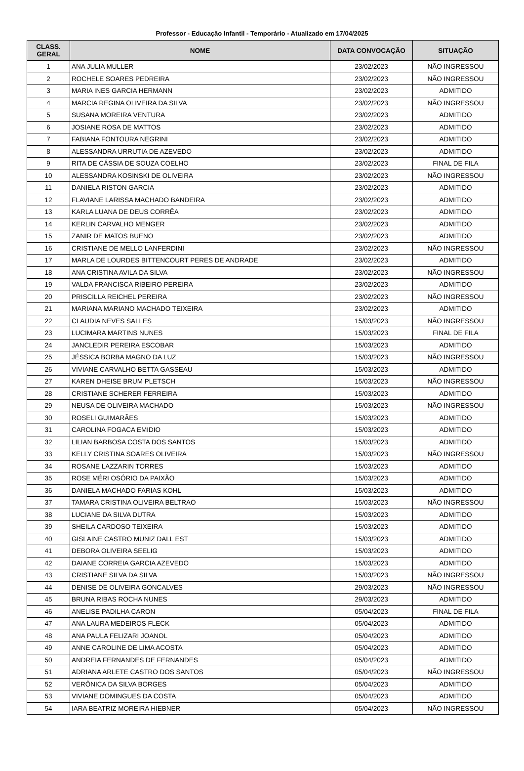Professor - Educação Infantil - Temporário - Atualizado em 17/04/2025
| CLASS. GERAL | NOME | DATA CONVOCAÇÃO | SITUAÇÃO |
| --- | --- | --- | --- |
| 1 | ANA JULIA MULLER | 23/02/2023 | NÃO INGRESSOU |
| 2 | ROCHELE SOARES PEDREIRA | 23/02/2023 | NÃO INGRESSOU |
| 3 | MARIA INES GARCIA HERMANN | 23/02/2023 | ADMITIDO |
| 4 | MARCIA REGINA OLIVEIRA DA SILVA | 23/02/2023 | NÃO INGRESSOU |
| 5 | SUSANA MOREIRA VENTURA | 23/02/2023 | ADMITIDO |
| 6 | JOSIANE ROSA DE MATTOS | 23/02/2023 | ADMITIDO |
| 7 | FABIANA FONTOURA NEGRINI | 23/02/2023 | ADMITIDO |
| 8 | ALESSANDRA URRUTIA DE AZEVEDO | 23/02/2023 | ADMITIDO |
| 9 | RITA DE CÁSSIA DE SOUZA COELHO | 23/02/2023 | FINAL DE FILA |
| 10 | ALESSANDRA KOSINSKI DE OLIVEIRA | 23/02/2023 | NÃO INGRESSOU |
| 11 | DANIELA RISTON GARCIA | 23/02/2023 | ADMITIDO |
| 12 | FLAVIANE LARISSA MACHADO BANDEIRA | 23/02/2023 | ADMITIDO |
| 13 | KARLA LUANA DE DEUS CORRÊA | 23/02/2023 | ADMITIDO |
| 14 | KERLIN CARVALHO MENGER | 23/02/2023 | ADMITIDO |
| 15 | ZANIR DE MATOS BUENO | 23/02/2023 | ADMITIDO |
| 16 | CRISTIANE DE MELLO LANFERDINI | 23/02/2023 | NÃO INGRESSOU |
| 17 | MARLA DE LOURDES BITTENCOURT PERES DE ANDRADE | 23/02/2023 | ADMITIDO |
| 18 | ANA CRISTINA AVILA DA SILVA | 23/02/2023 | NÃO INGRESSOU |
| 19 | VALDA FRANCISCA RIBEIRO PEREIRA | 23/02/2023 | ADMITIDO |
| 20 | PRISCILLA REICHEL PEREIRA | 23/02/2023 | NÃO INGRESSOU |
| 21 | MARIANA MARIANO MACHADO TEIXEIRA | 23/02/2023 | ADMITIDO |
| 22 | CLAUDIA NEVES SALLES | 15/03/2023 | NÃO INGRESSOU |
| 23 | LUCIMARA MARTINS NUNES | 15/03/2023 | FINAL DE FILA |
| 24 | JANCLEDIR PEREIRA ESCOBAR | 15/03/2023 | ADMITIDO |
| 25 | JÉSSICA BORBA MAGNO DA LUZ | 15/03/2023 | NÃO INGRESSOU |
| 26 | VIVIANE CARVALHO BETTA GASSEAU | 15/03/2023 | ADMITIDO |
| 27 | KAREN DHEISE BRUM PLETSCH | 15/03/2023 | NÃO INGRESSOU |
| 28 | CRISTIANE SCHERER FERREIRA | 15/03/2023 | ADMITIDO |
| 29 | NEUSA DE OLIVEIRA MACHADO | 15/03/2023 | NÃO INGRESSOU |
| 30 | ROSELI GUIMARÃES | 15/03/2023 | ADMITIDO |
| 31 | CAROLINA FOGACA EMIDIO | 15/03/2023 | ADMITIDO |
| 32 | LILIAN BARBOSA COSTA DOS SANTOS | 15/03/2023 | ADMITIDO |
| 33 | KELLY CRISTINA SOARES OLIVEIRA | 15/03/2023 | NÃO INGRESSOU |
| 34 | ROSANE LAZZARIN TORRES | 15/03/2023 | ADMITIDO |
| 35 | ROSE MÉRI OSÓRIO DA PAIXÃO | 15/03/2023 | ADMITIDO |
| 36 | DANIELA MACHADO FARIAS KOHL | 15/03/2023 | ADMITIDO |
| 37 | TAMARA CRISTINA OLIVEIRA BELTRAO | 15/03/2023 | NÃO INGRESSOU |
| 38 | LUCIANE DA SILVA DUTRA | 15/03/2023 | ADMITIDO |
| 39 | SHEILA CARDOSO TEIXEIRA | 15/03/2023 | ADMITIDO |
| 40 | GISLAINE CASTRO MUNIZ DALL EST | 15/03/2023 | ADMITIDO |
| 41 | DEBORA OLIVEIRA SEELIG | 15/03/2023 | ADMITIDO |
| 42 | DAIANE CORREIA GARCIA AZEVEDO | 15/03/2023 | ADMITIDO |
| 43 | CRISTIANE SILVA DA SILVA | 15/03/2023 | NÃO INGRESSOU |
| 44 | DENISE DE OLIVEIRA GONCALVES | 29/03/2023 | NÃO INGRESSOU |
| 45 | BRUNA RIBAS ROCHA NUNES | 29/03/2023 | ADMITIDO |
| 46 | ANELISE PADILHA CARON | 05/04/2023 | FINAL DE FILA |
| 47 | ANA LAURA MEDEIROS FLECK | 05/04/2023 | ADMITIDO |
| 48 | ANA PAULA FELIZARI JOANOL | 05/04/2023 | ADMITIDO |
| 49 | ANNE CAROLINE DE LIMA ACOSTA | 05/04/2023 | ADMITIDO |
| 50 | ANDREIA FERNANDES DE FERNANDES | 05/04/2023 | ADMITIDO |
| 51 | ADRIANA ARLETE CASTRO DOS SANTOS | 05/04/2023 | NÃO INGRESSOU |
| 52 | VERÔNICA DA SILVA BORGES | 05/04/2023 | ADMITIDO |
| 53 | VIVIANE DOMINGUES DA COSTA | 05/04/2023 | ADMITIDO |
| 54 | IARA BEATRIZ MOREIRA HIEBNER | 05/04/2023 | NÃO INGRESSOU |